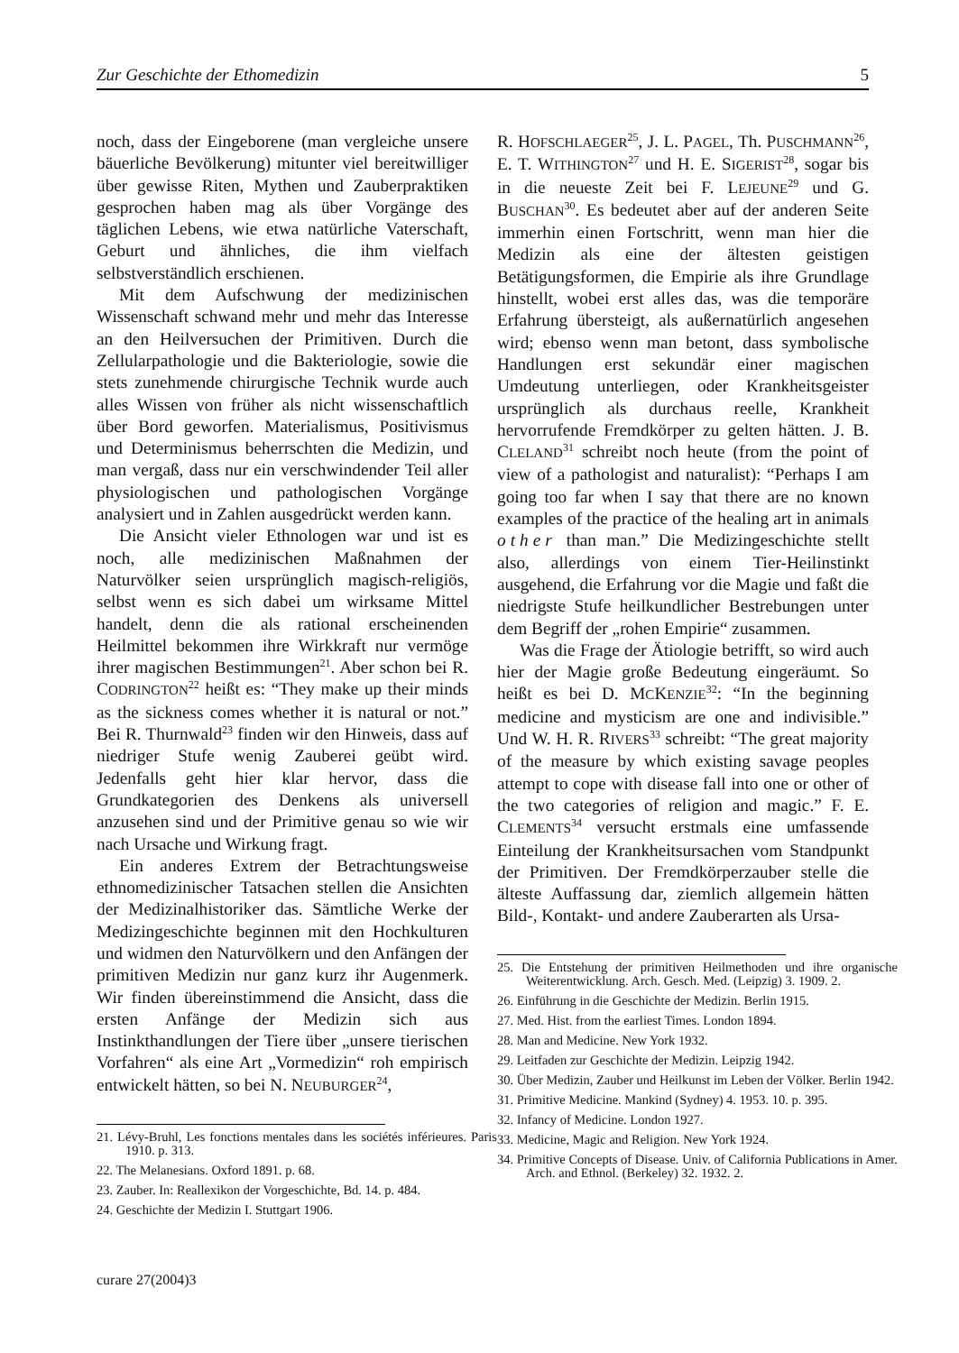Zur Geschichte der Ethomedizin 5
noch, dass der Eingeborene (man vergleiche unsere bäuerliche Bevölkerung) mitunter viel bereitwilliger über gewisse Riten, Mythen und Zauberpraktiken gesprochen haben mag als über Vorgänge des täglichen Lebens, wie etwa natürliche Vaterschaft, Geburt und ähnliches, die ihm vielfach selbstverständlich erschienen.
Mit dem Aufschwung der medizinischen Wissenschaft schwand mehr und mehr das Interesse an den Heilversuchen der Primitiven. Durch die Zellularpathologie und die Bakteriologie, sowie die stets zunehmende chirurgische Technik wurde auch alles Wissen von früher als nicht wissenschaftlich über Bord geworfen. Materialismus, Positivismus und Determinismus beherrschten die Medizin, und man vergaß, dass nur ein verschwindender Teil aller physiologischen und pathologischen Vorgänge analysiert und in Zahlen ausgedrückt werden kann.
Die Ansicht vieler Ethnologen war und ist es noch, alle medizinischen Maßnahmen der Naturvölker seien ursprünglich magisch-religiös, selbst wenn es sich dabei um wirksame Mittel handelt, denn die als rational erscheinenden Heilmittel bekommen ihre Wirkkraft nur vermöge ihrer magischen Bestimmungen<sup>21</sup>. Aber schon bei R. COD­RINGTON<sup>22</sup> heißt es: “They make up their minds as the sickness comes whether it is natural or not.” Bei R. Thurnwald<sup>23</sup> finden wir den Hinweis, dass auf niedriger Stufe wenig Zauberei geübt wird. Jedenfalls geht hier klar hervor, dass die Grundkategorien des Denkens als universell anzusehen sind und der Primitive genau so wie wir nach Ursache und Wirkung fragt.
Ein anderes Extrem der Betrachtungsweise ethnomedizinischer Tatsachen stellen die Ansichten der Medizinalhistoriker das. Sämtliche Werke der Medizingeschichte beginnen mit den Hochkulturen und widmen den Naturvölkern und den Anfängen der primitiven Medizin nur ganz kurz ihr Augenmerk. Wir finden übereinstimmend die Ansicht, dass die ersten Anfänge der Medizin sich aus Instinkthandlungen der Tiere über „unsere tierischen Vorfahren“ als eine Art „Vormedizin“ roh empirisch entwickelt hätten, so bei N. NEUBURGER<sup>24</sup>,
21. Lévy-Bruhl, Les fonctions mentales dans les sociétés inférieures. Paris 1910. p. 313.
22. The Melanesians. Oxford 1891. p. 68.
23. Zauber. In: Reallexikon der Vorgeschichte, Bd. 14. p. 484.
24. Geschichte der Medizin I. Stuttgart 1906.
R. HOFSCHLAEGER<sup>25</sup>, J. L. PAGEL, Th. PUSCH­MANN<sup>26</sup>, E. T. WITHINGTON<sup>27</sup> und H. E. SIGE­RIST<sup>28</sup>, sogar bis in die neueste Zeit bei F. LEJEU­NE<sup>29</sup> und G. BUSCHAN<sup>30</sup>. Es bedeutet aber auf der anderen Seite immerhin einen Fortschritt, wenn man hier die Medizin als eine der ältesten geistigen Betätigungsformen, die Empirie als ihre Grundlage hinstellt, wobei erst alles das, was die temporäre Erfahrung übersteigt, als außernatürlich angesehen wird; ebenso wenn man betont, dass symbolische Handlungen erst sekundär einer magischen Umdeutung unterliegen, oder Krankheitsgeister ursprünglich als durchaus reelle, Krankheit hervorrufende Fremdkörper zu gelten hätten. J. B. CLELAND<sup>31</sup> schreibt noch heute (from the point of view of a pathologist and naturalist): “Perhaps I am going too far when I say that there are no known examples of the practice of the healing art in animals other than man.” Die Medizingeschichte stellt also, allerdings von einem Tier-Heilinstinkt ausgehend, die Erfahrung vor die Magie und faßt die niedrigste Stufe heilkundlicher Bestrebungen unter dem Begriff der „rohen Empirie“ zusammen.
Was die Frage der Ätiologie betrifft, so wird auch hier der Magie große Bedeutung eingeräumt. So heißt es bei D. MCKENZIE<sup>32</sup>: “In the beginning medicine and mysticism are one and indivisible.” Und W. H. R. RIVERS<sup>33</sup> schreibt: “The great majority of the measure by which existing savage peoples attempt to cope with disease fall into one or other of the two categories of religion and magic.” F. E. CLEMENTS<sup>34</sup> versucht erstmals eine umfassende Einteilung der Krankheitsursachen vom Standpunkt der Primitiven. Der Fremdkörperzauber stelle die älteste Auffassung dar, ziemlich allgemein hätten Bild-, Kontakt- und andere Zauberarten als Ursa-
25. Die Entstehung der primitiven Heilmethoden und ihre organische Weiterentwicklung. Arch. Gesch. Med. (Leipzig) 3. 1909. 2.
26. Einführung in die Geschichte der Medizin. Berlin 1915.
27. Med. Hist. from the earliest Times. London 1894.
28. Man and Medicine. New York 1932.
29. Leitfaden zur Geschichte der Medizin. Leipzig 1942.
30. Über Medizin, Zauber und Heilkunst im Leben der Völker. Berlin 1942.
31. Primitive Medicine. Mankind (Sydney) 4. 1953. 10. p. 395.
32. Infancy of Medicine. London 1927.
33. Medicine, Magic and Religion. New York 1924.
34. Primitive Concepts of Disease. Univ. of California Publications in Amer. Arch. and Ethnol. (Berkeley) 32. 1932. 2.
curare 27(2004)3